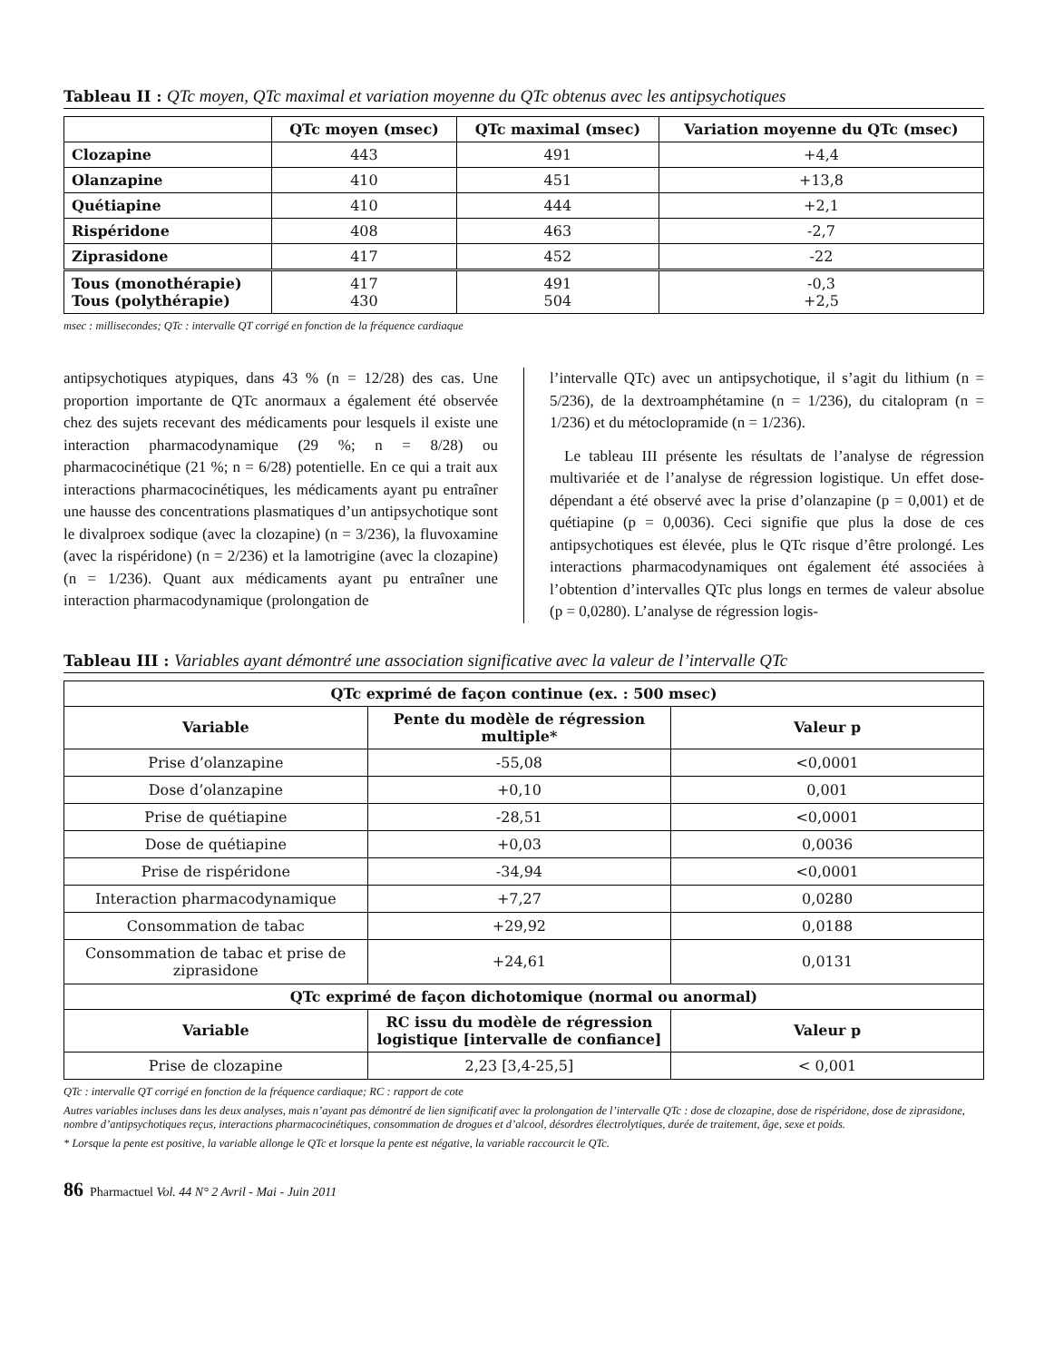Tableau II : QTc moyen, QTc maximal et variation moyenne du QTc obtenus avec les antipsychotiques
| | QTc moyen (msec) | QTc maximal (msec) | Variation moyenne du QTc (msec) |
| --- | --- | --- | --- |
| Clozapine | 443 | 491 | +4,4 |
| Olanzapine | 410 | 451 | +13,8 |
| Quétiapine | 410 | 444 | +2,1 |
| Rispéridone | 408 | 463 | -2,7 |
| Ziprasidone | 417 | 452 | -22 |
| Tous (monothérapie) Tous (polythérapie) | 417 430 | 491 504 | -0,3 +2,5 |
msec : millisecondes; QTc : intervalle QT corrigé en fonction de la fréquence cardiaque
antipsychotiques atypiques, dans 43 % (n = 12/28) des cas. Une proportion importante de QTc anormaux a également été observée chez des sujets recevant des médicaments pour lesquels il existe une interaction pharmacodynamique (29 %; n = 8/28) ou pharmacocinétique (21 %; n = 6/28) potentielle. En ce qui a trait aux interactions pharmacocinétiques, les médicaments ayant pu entraîner une hausse des concentrations plasmatiques d’un antipsychotique sont le divalproex sodique (avec la clozapine) (n = 3/236), la fluvoxamine (avec la rispéridone) (n = 2/236) et la lamotrigine (avec la clozapine) (n = 1/236). Quant aux médicaments ayant pu entraîner une interaction pharmacodynamique (prolongation de
l’intervalle QTc) avec un antipsychotique, il s’agit du lithium (n = 5/236), de la dextroamphétamine (n = 1/236), du citalopram (n = 1/236) et du métoclopramide (n = 1/236).
Le tableau III présente les résultats de l’analyse de régression multivariée et de l’analyse de régression logistique. Un effet dose-dépendant a été observé avec la prise d’olanzapine (p = 0,001) et de quétiapine (p = 0,0036). Ceci signifie que plus la dose de ces antipsychotiques est élevée, plus le QTc risque d’être prolongé. Les interactions pharmacodynamiques ont également été associées à l’obtention d’intervalles QTc plus longs en termes de valeur absolue (p = 0,0280). L’analyse de régression logis-
Tableau III : Variables ayant démontré une association significative avec la valeur de l’intervalle QTc
| QTc exprimé de façon continue (ex. : 500 msec) | | |
| --- | --- | --- |
| Variable | Pente du modèle de régression multiple* | Valeur p |
| Prise d’olanzapine | -55,08 | <0,0001 |
| Dose d’olanzapine | +0,10 | 0,001 |
| Prise de quétiapine | -28,51 | <0,0001 |
| Dose de quétiapine | +0,03 | 0,0036 |
| Prise de rispéridone | -34,94 | <0,0001 |
| Interaction pharmacodynamique | +7,27 | 0,0280 |
| Consommation de tabac | +29,92 | 0,0188 |
| Consommation de tabac et prise de ziprasidone | +24,61 | 0,0131 |
| QTc exprimé de façon dichotomique (normal ou anormal) | | |
| Variable | RC issu du modèle de régression logistique [intervalle de confiance] | Valeur p |
| Prise de clozapine | 2,23 [3,4-25,5] | < 0,001 |
QTc : intervalle QT corrigé en fonction de la fréquence cardiaque; RC : rapport de cote
Autres variables incluses dans les deux analyses, mais n’ayant pas démontré de lien significatif avec la prolongation de l’intervalle QTc : dose de clozapine, dose de rispéridone, dose de ziprasidone, nombre d’antipsychotiques reçus, interactions pharmacocinétiques, consommation de drogues et d’alcool, désordres électrolytiques, durée de traitement, âge, sexe et poids.
* Lorsque la pente est positive, la variable allonge le QTc et lorsque la pente est négative, la variable raccourcit le QTc.
86 Pharmactuel Vol. 44 N° 2 Avril - Mai - Juin 2011